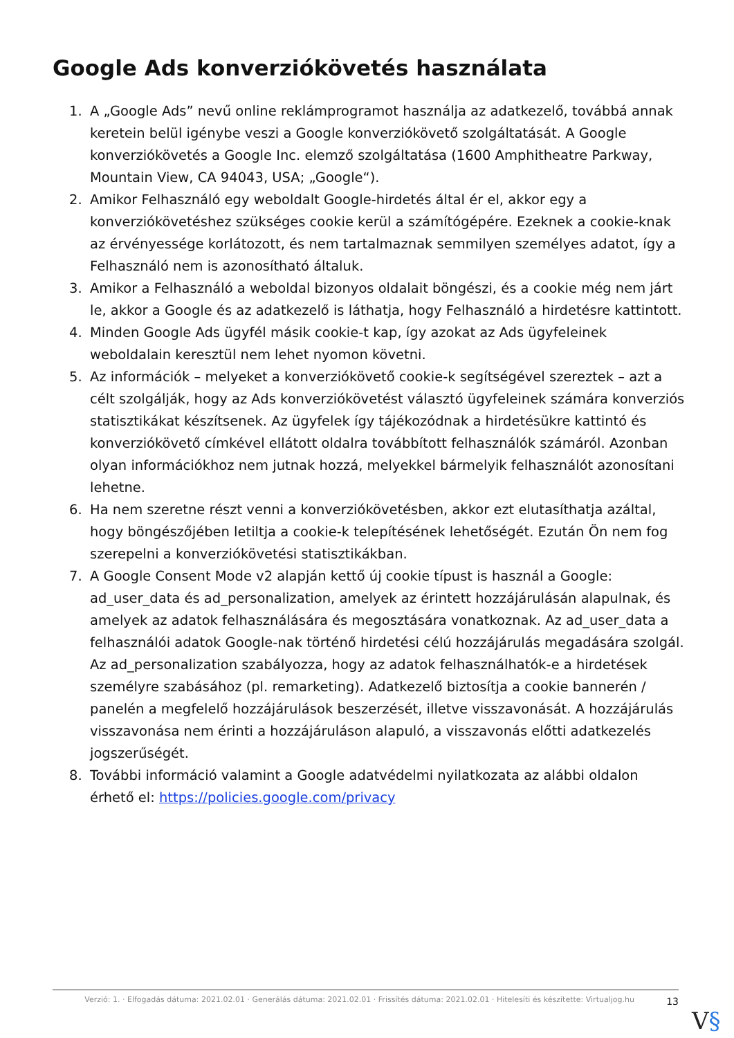Google Ads konverziókövetés használata
1. A „Google Ads” nevű online reklámprogramot használja az adatkezelő, továbbá annak keretein belül igénybe veszi a Google konverziókövető szolgáltatását. A Google konverziókövetés a Google Inc. elemző szolgáltatása (1600 Amphitheatre Parkway, Mountain View, CA 94043, USA; „Google“).
2. Amikor Felhasználó egy weboldalt Google-hirdetés által ér el, akkor egy a konverziókövetéshez szükséges cookie kerül a számítógépére. Ezeknek a cookie-knak az érvényessége korlátozott, és nem tartalmaznak semmilyen személyes adatot, így a Felhasználó nem is azonosítható általuk.
3. Amikor a Felhasználó a weboldal bizonyos oldalait böngészi, és a cookie még nem járt le, akkor a Google és az adatkezelő is láthatja, hogy Felhasználó a hirdetésre kattintott.
4. Minden Google Ads ügyfél másik cookie-t kap, így azokat az Ads ügyfeleinek weboldalain keresztül nem lehet nyomon követni.
5. Az információk – melyeket a konverziókövető cookie-k segítségével szereztek – azt a célt szolgálják, hogy az Ads konverziókövetést választó ügyfeleinek számára konverziós statisztikákat készítsenek. Az ügyfelek így tájékozódnak a hirdetésükre kattintó és konverziókövető címkével ellátott oldalra továbbított felhasználók számáról. Azonban olyan információkhoz nem jutnak hozzá, melyekkel bármelyik felhasználót azonosítani lehetne.
6. Ha nem szeretne részt venni a konverziókövetésben, akkor ezt elutasíthatja azáltal, hogy böngészőjében letiltja a cookie-k telepítésének lehetőségét. Ezután Ön nem fog szerepelni a konverziókövetési statisztikákban.
7. A Google Consent Mode v2 alapján kettő új cookie típust is használ a Google: ad_user_data és ad_personalization, amelyek az érintett hozzájárulásán alapulnak, és amelyek az adatok felhasználására és megosztására vonatkoznak. Az ad_user_data a felhasználói adatok Google-nak történő hirdetési célú hozzájárulás megadására szolgál. Az ad_personalization szabályozza, hogy az adatok felhasználhatók-e a hirdetések személyre szabásához (pl. remarketing). Adatkezelő biztosítja a cookie bannerén / panelén a megfelelő hozzájárulások beszerzését, illetve visszavonását. A hozzájárulás visszavonása nem érinti a hozzájáruláson alapuló, a visszavonás előtti adatkezelés jogszerűségét.
8. További információ valamint a Google adatvédelmi nyilatkozata az alábbi oldalon érhető el: https://policies.google.com/privacy
Verzió: 1. · Elfogadás dátuma: 2021.02.01 · Generálás dátuma: 2021.02.01 · Frissítés dátuma: 2021.02.01 · Hitelesíti és készítette: Virtualjog.hu
13
V§